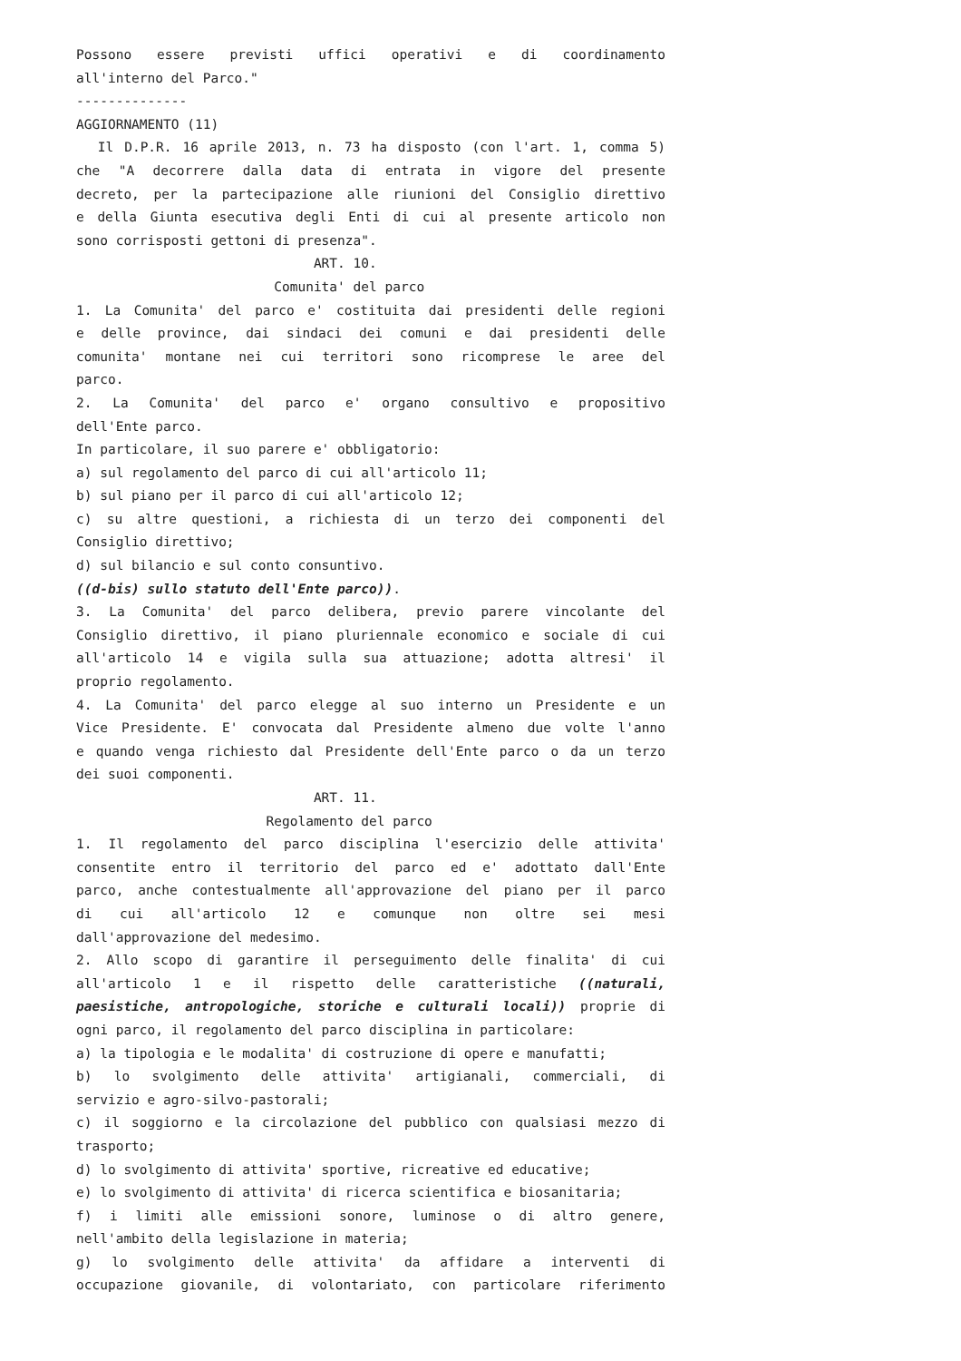Possono essere previsti uffici operativi e di coordinamento
all'interno del Parco."
--------------
AGGIORNAMENTO (11)
Il D.P.R. 16 aprile 2013, n. 73 ha disposto (con l'art. 1, comma 5)
che "A decorrere dalla data di entrata in vigore del presente
decreto, per la partecipazione alle riunioni del Consiglio direttivo
e della Giunta esecutiva degli Enti di cui al presente articolo non
sono corrisposti gettoni di presenza".
ART. 10.
Comunita' del parco
1. La Comunita' del parco e' costituita dai presidenti delle regioni
e delle province, dai sindaci dei comuni e dai presidenti delle
comunita' montane nei cui territori sono ricomprese le aree del
parco.
2. La Comunita' del parco e' organo consultivo e propositivo
dell'Ente parco.
In particolare, il suo parere e' obbligatorio:
a) sul regolamento del parco di cui all'articolo 11;
b) sul piano per il parco di cui all'articolo 12;
c) su altre questioni, a richiesta di un terzo dei componenti del
Consiglio direttivo;
d) sul bilancio e sul conto consuntivo.
((d-bis) sullo statuto dell'Ente parco)).
3. La Comunita' del parco delibera, previo parere vincolante del
Consiglio direttivo, il piano pluriennale economico e sociale di cui
all'articolo 14 e vigila sulla sua attuazione; adotta altresi' il
proprio regolamento.
4. La Comunita' del parco elegge al suo interno un Presidente e un
Vice Presidente. E' convocata dal Presidente almeno due volte l'anno
e quando venga richiesto dal Presidente dell'Ente parco o da un terzo
dei suoi componenti.
ART. 11.
Regolamento del parco
1. Il regolamento del parco disciplina l'esercizio delle attivita'
consentite entro il territorio del parco ed e' adottato dall'Ente
parco, anche contestualmente all'approvazione del piano per il parco
di cui all'articolo 12 e comunque non oltre sei mesi
dall'approvazione del medesimo.
2. Allo scopo di garantire il perseguimento delle finalita' di cui
all'articolo 1 e il rispetto delle caratteristiche ((naturali,
paesistiche, antropologiche, storiche e culturali locali)) proprie di
ogni parco, il regolamento del parco disciplina in particolare:
a) la tipologia e le modalita' di costruzione di opere e manufatti;
b) lo svolgimento delle attivita' artigianali, commerciali, di
servizio e agro-silvo-pastorali;
c) il soggiorno e la circolazione del pubblico con qualsiasi mezzo di
trasporto;
d) lo svolgimento di attivita' sportive, ricreative ed educative;
e) lo svolgimento di attivita' di ricerca scientifica e biosanitaria;
f) i limiti alle emissioni sonore, luminose o di altro genere,
nell'ambito della legislazione in materia;
g) lo svolgimento delle attivita' da affidare a interventi di
occupazione giovanile, di volontariato, con particolare riferimento